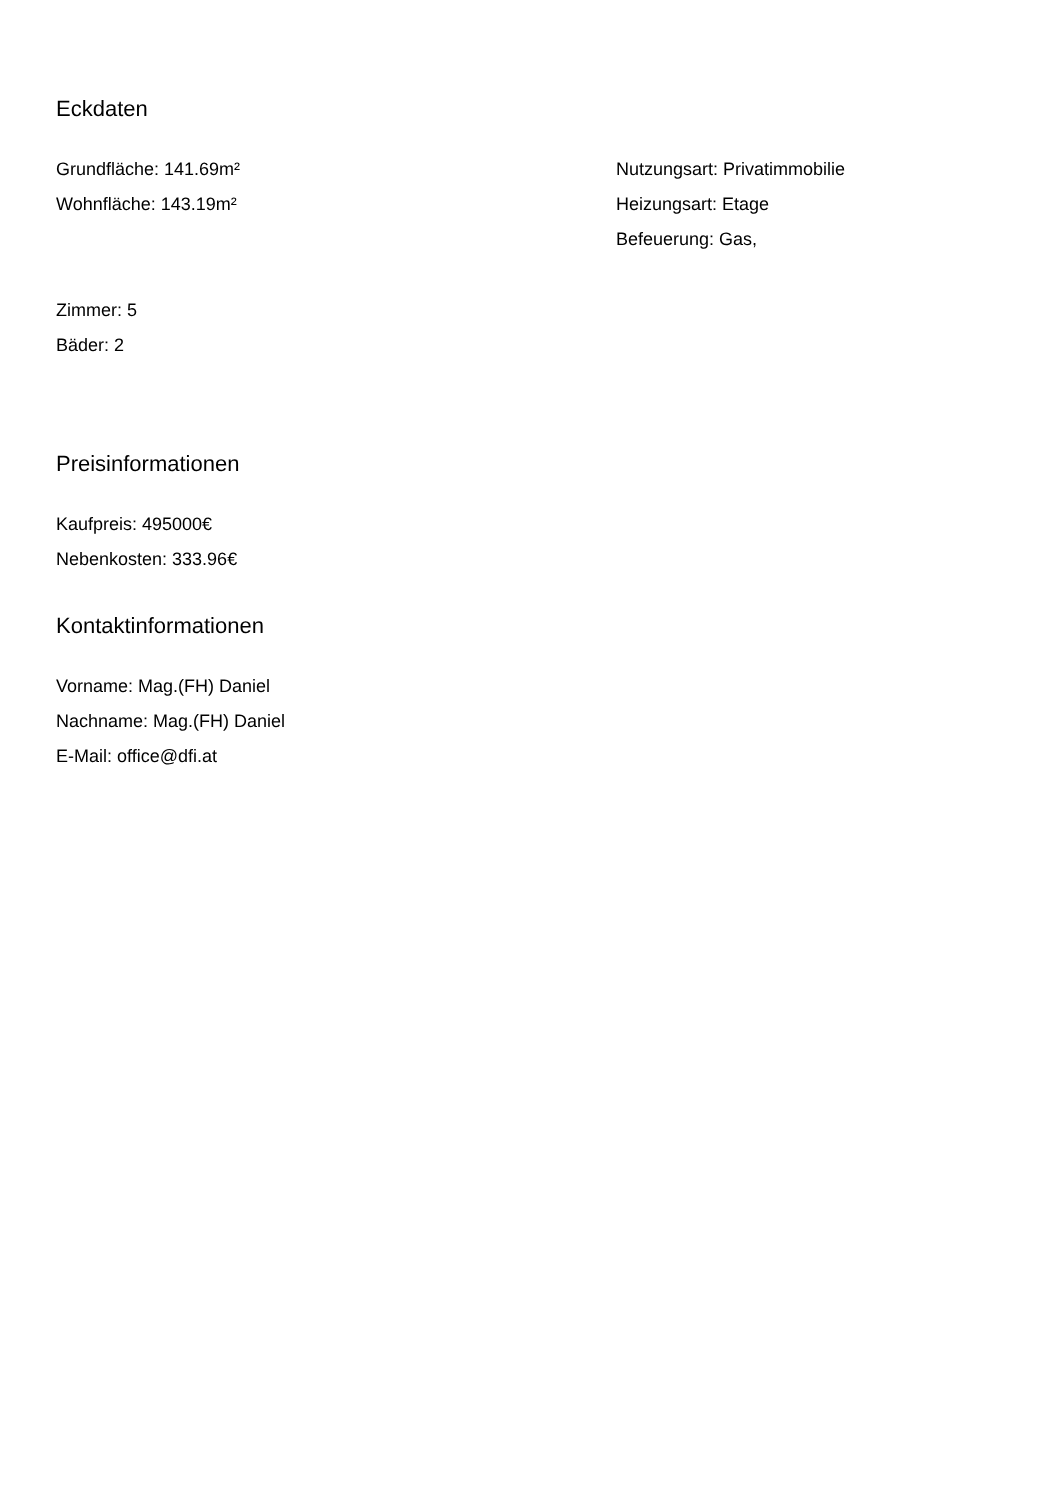Eckdaten
Grundfläche: 141.69m²
Wohnfläche: 143.19m²
Nutzungsart: Privatimmobilie
Heizungsart: Etage
Befeuerung: Gas,
Zimmer: 5
Bäder: 2
Preisinformationen
Kaufpreis: 495000€
Nebenkosten: 333.96€
Kontaktinformationen
Vorname: Mag.(FH) Daniel
Nachname: Mag.(FH) Daniel
E-Mail: office@dfi.at